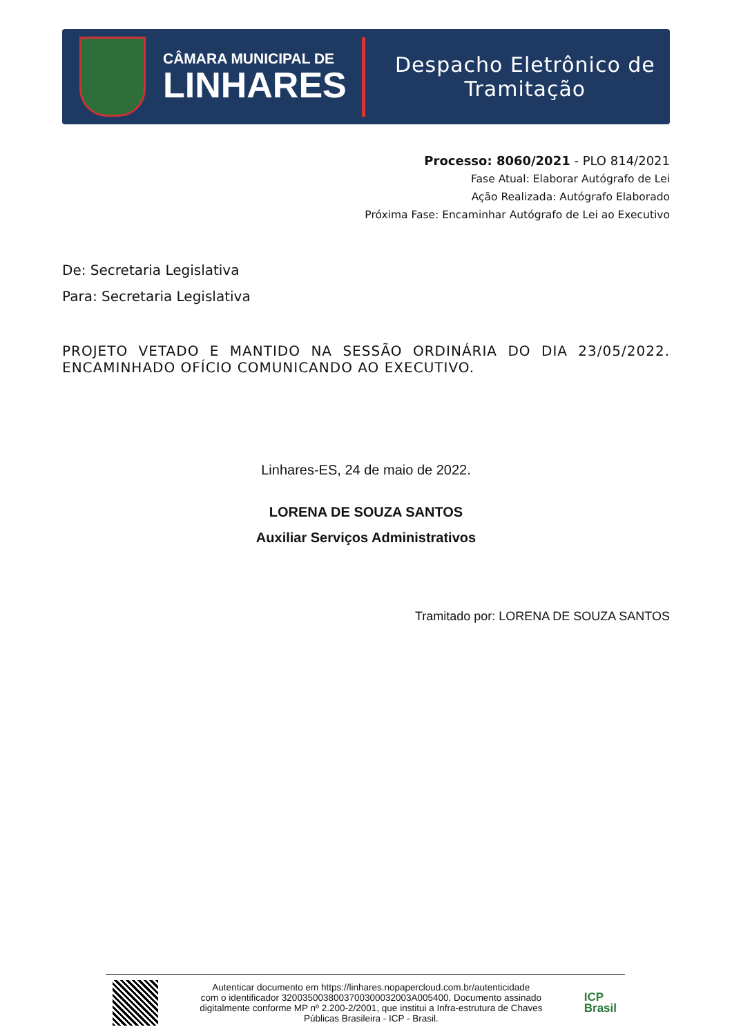CÂMARA MUNICIPAL DE
LINHARES
Despacho Eletrônico de
Tramitação
Processo: 8060/2021 - PLO 814/2021
Fase Atual: Elaborar Autógrafo de Lei
Ação Realizada: Autógrafo Elaborado
Próxima Fase: Encaminhar Autógrafo de Lei ao Executivo
De: Secretaria Legislativa
Para: Secretaria Legislativa
PROJETO VETADO E MANTIDO NA SESSÃO ORDINÁRIA DO DIA 23/05/2022. ENCAMINHADO OFÍCIO COMUNICANDO AO EXECUTIVO.
Linhares-ES, 24 de maio de 2022.
LORENA DE SOUZA SANTOS
Auxiliar Serviços Administrativos
Tramitado por: LORENA DE SOUZA SANTOS
Autenticar documento em https://linhares.nopapercloud.com.br/autenticidade
com o identificador 3200350038003700300032003A005400, Documento assinado
digitalmente conforme MP nº 2.200-2/2001, que institui a Infra-estrutura de Chaves
Públicas Brasileira - ICP - Brasil.
ICP
Brasil